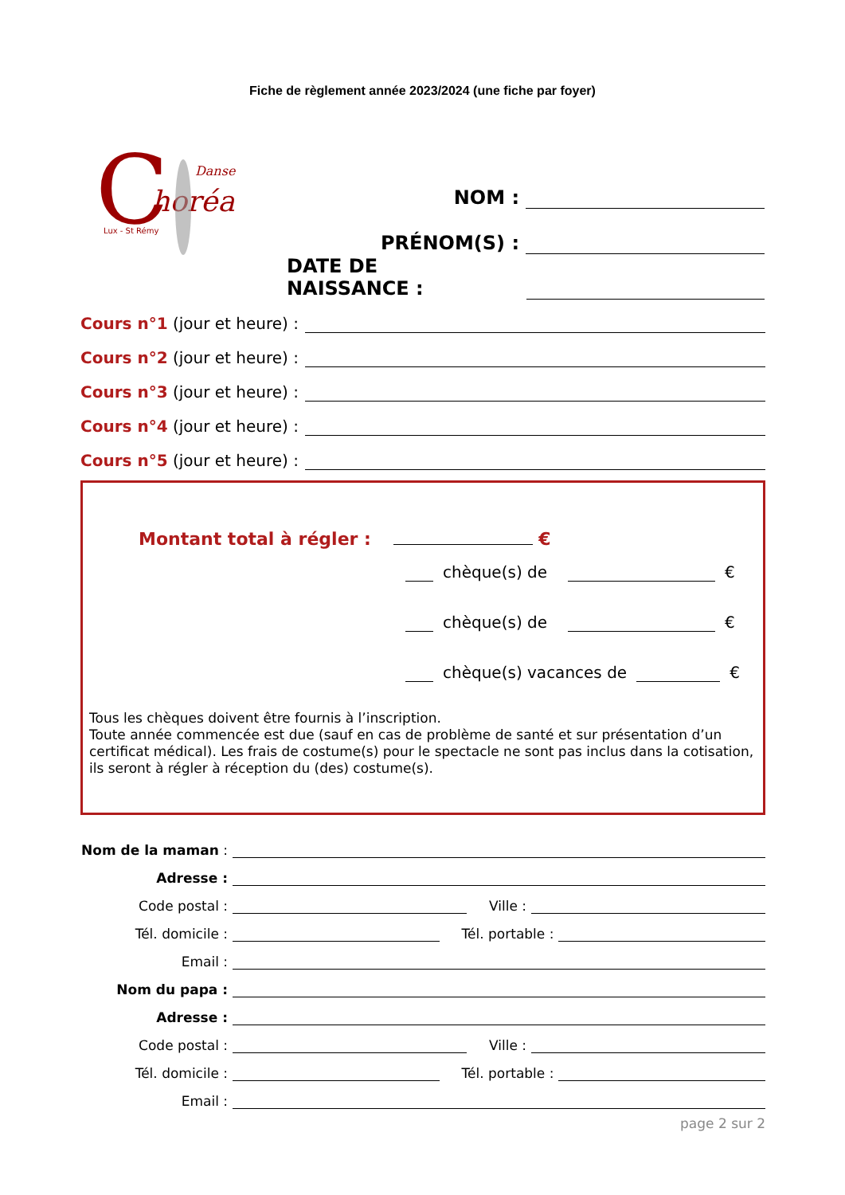Fiche de règlement année 2023/2024 (une fiche par foyer)
C
horéa
Danse
Lux - St Rémy
NOM :
PRÉNOM(S) :
DATE DE NAISSANCE :
Cours n°1 (jour et heure) :
Cours n°2 (jour et heure) :
Cours n°3 (jour et heure) :
Cours n°4 (jour et heure) :
Cours n°5 (jour et heure) :
Montant total à régler : €
chèque(s) de €
chèque(s) de €
chèque(s) vacances de €
Tous les chèques doivent être fournis à l’inscription.
Toute année commencée est due (sauf en cas de problème de santé et sur présentation d’un certificat médical). Les frais de costume(s) pour le spectacle ne sont pas inclus dans la cotisation, ils seront à régler à réception du (des) costume(s).
Nom de la maman :
Adresse :
Code postal : Ville :
Tél. domicile : Tél. portable :
Email :
Nom du papa :
Adresse :
Code postal : Ville :
Tél. domicile : Tél. portable :
Email :
page 2 sur 2